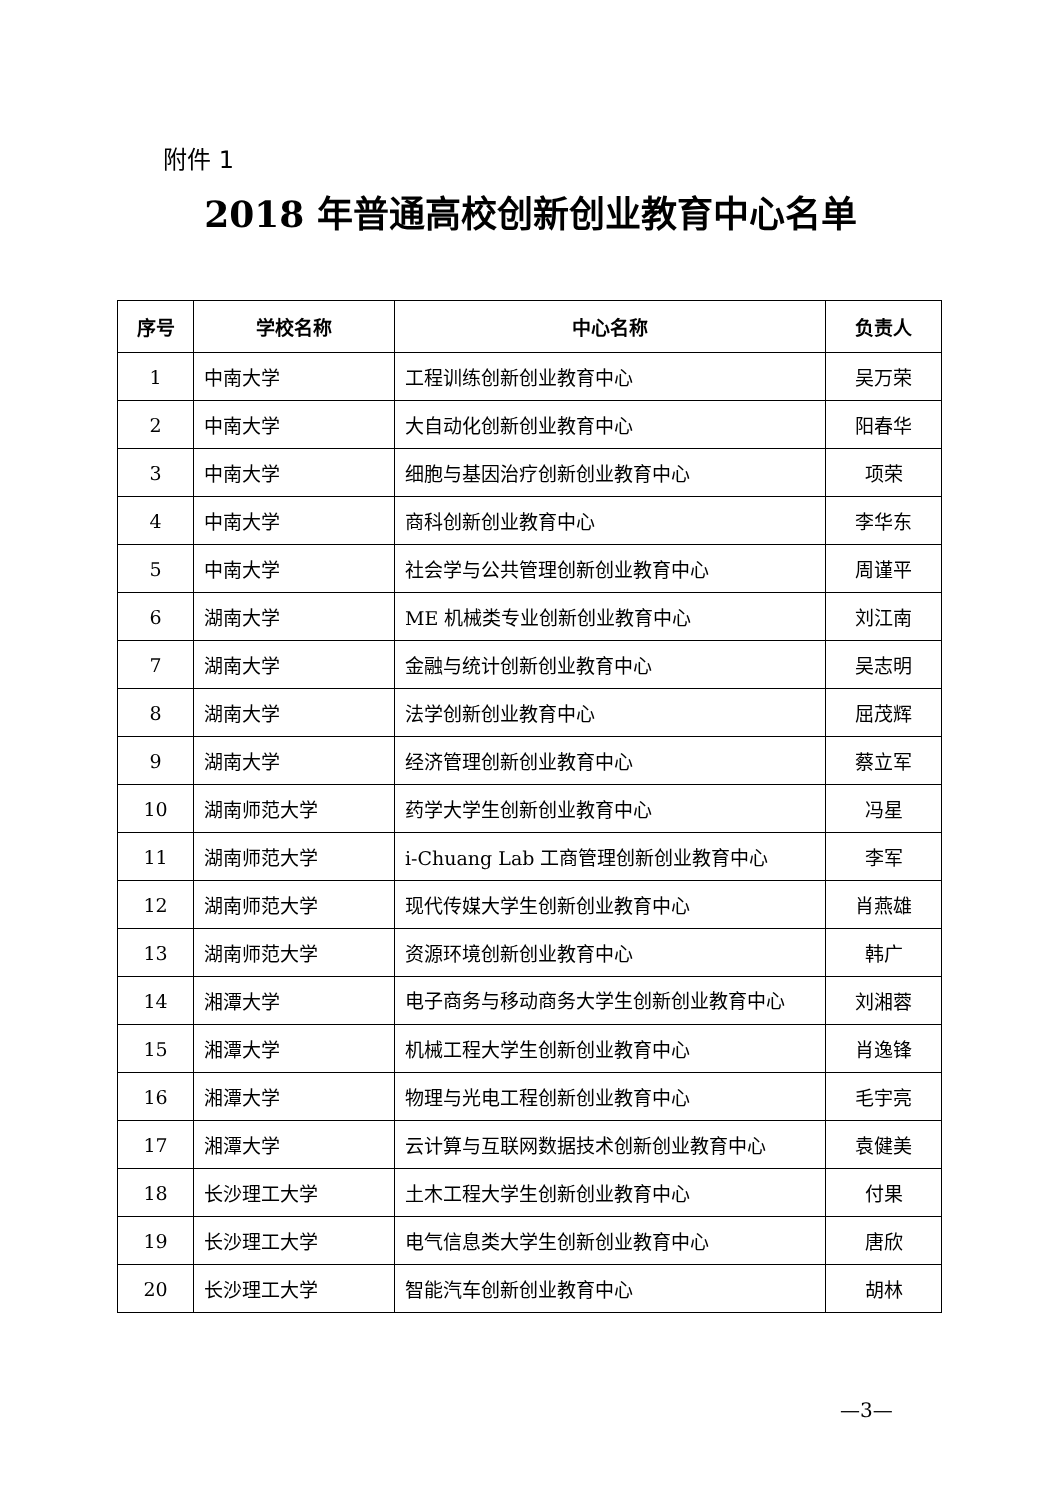附件 1
2018 年普通高校创新创业教育中心名单
| 序号 | 学校名称 | 中心名称 | 负责人 |
| --- | --- | --- | --- |
| 1 | 中南大学 | 工程训练创新创业教育中心 | 吴万荣 |
| 2 | 中南大学 | 大自动化创新创业教育中心 | 阳春华 |
| 3 | 中南大学 | 细胞与基因治疗创新创业教育中心 | 项荣 |
| 4 | 中南大学 | 商科创新创业教育中心 | 李华东 |
| 5 | 中南大学 | 社会学与公共管理创新创业教育中心 | 周谨平 |
| 6 | 湖南大学 | ME 机械类专业创新创业教育中心 | 刘江南 |
| 7 | 湖南大学 | 金融与统计创新创业教育中心 | 吴志明 |
| 8 | 湖南大学 | 法学创新创业教育中心 | 屈茂辉 |
| 9 | 湖南大学 | 经济管理创新创业教育中心 | 蔡立军 |
| 10 | 湖南师范大学 | 药学大学生创新创业教育中心 | 冯星 |
| 11 | 湖南师范大学 | i-Chuang Lab 工商管理创新创业教育中心 | 李军 |
| 12 | 湖南师范大学 | 现代传媒大学生创新创业教育中心 | 肖燕雄 |
| 13 | 湖南师范大学 | 资源环境创新创业教育中心 | 韩广 |
| 14 | 湘潭大学 | 电子商务与移动商务大学生创新创业教育中心 | 刘湘蓉 |
| 15 | 湘潭大学 | 机械工程大学生创新创业教育中心 | 肖逸锋 |
| 16 | 湘潭大学 | 物理与光电工程创新创业教育中心 | 毛宇亮 |
| 17 | 湘潭大学 | 云计算与互联网数据技术创新创业教育中心 | 袁健美 |
| 18 | 长沙理工大学 | 土木工程大学生创新创业教育中心 | 付果 |
| 19 | 长沙理工大学 | 电气信息类大学生创新创业教育中心 | 唐欣 |
| 20 | 长沙理工大学 | 智能汽车创新创业教育中心 | 胡林 |
—3—